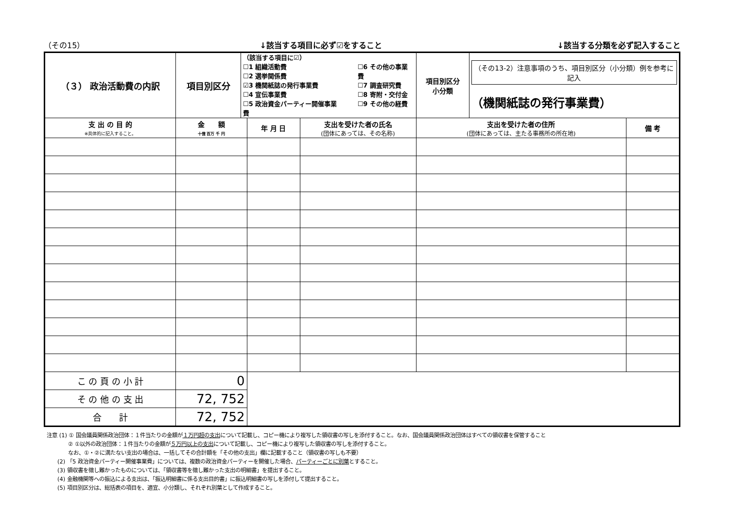（その15） ↓該当する項目に必ず☑をすること ↓該当する分類を必ず記入すること
| （３） 政治活動費の内訳 | 項目別区分 | （該当する項目に☑） ☐1 組織活動費 ☐2 選挙関係費 ☑3 機関紙誌の発行事業費 ☐4 宣伝事業費 ☐5 政治資金パーティー開催事業費 ☐6 その他の事業費 ☐7 調査研究費 ☐8 寄附・交付金 ☐9 その他の経費 | | | 項目別区分 小分類 | （その13-2）注意事項のうち、項目別区分（小分類）例を参考に記入 （機関紙誌の発行事業費） | |
| 支 出 の 目 的 ※具体的に記入すること。 | 金 額 十億 百万 千 円 | | 年 月 日 | 支出を受けた者の氏名 (団体にあっては、その名称) | 支出を受けた者の住所 (団体にあっては、主たる事務所の所在地) | | 備 考 |
| こ の 頁 の 小 計 | 0 | | | | | | |
| そ の 他 の 支 出 | 72, 752 | | | | | | |
| 合 計 | 72, 752 | | | | | | |
注意 (1) ① 国会議員関係政治団体：１件当たりの金額が１万円超の支出について記載し、コピー機により複写した領収書の写しを添付すること。なお、国会議員関係政治団体はすべての領収書を保管すること
　　　　② ①以外の政治団体：１件当たりの金額が５万円以上の支出について記載し、コピー機により複写した領収書の写しを添付すること。
　　　　なお、①・②に満たない支出の場合は、一括してその合計額を「その他の支出」欄に記載すること（領収書の写しも不要）
　　(2) 「5 政治資金パーティー開催事業費」については、複数の政治資金パーティーを開催した場合、パーティーごとに別葉とすること。
　　(3) 領収書を徴し難かったものについては、「領収書等を徴し難かった支出の明細書」を提出すること。
　　(4) 金融機関等への振込による支出は、「振込明細書に係る支出目的書」に振込明細書の写しを添付して提出すること。
　　(5) 項目別区分は、総括表の項目を、適宜、小分類し、それぞれ別葉として作成すること。